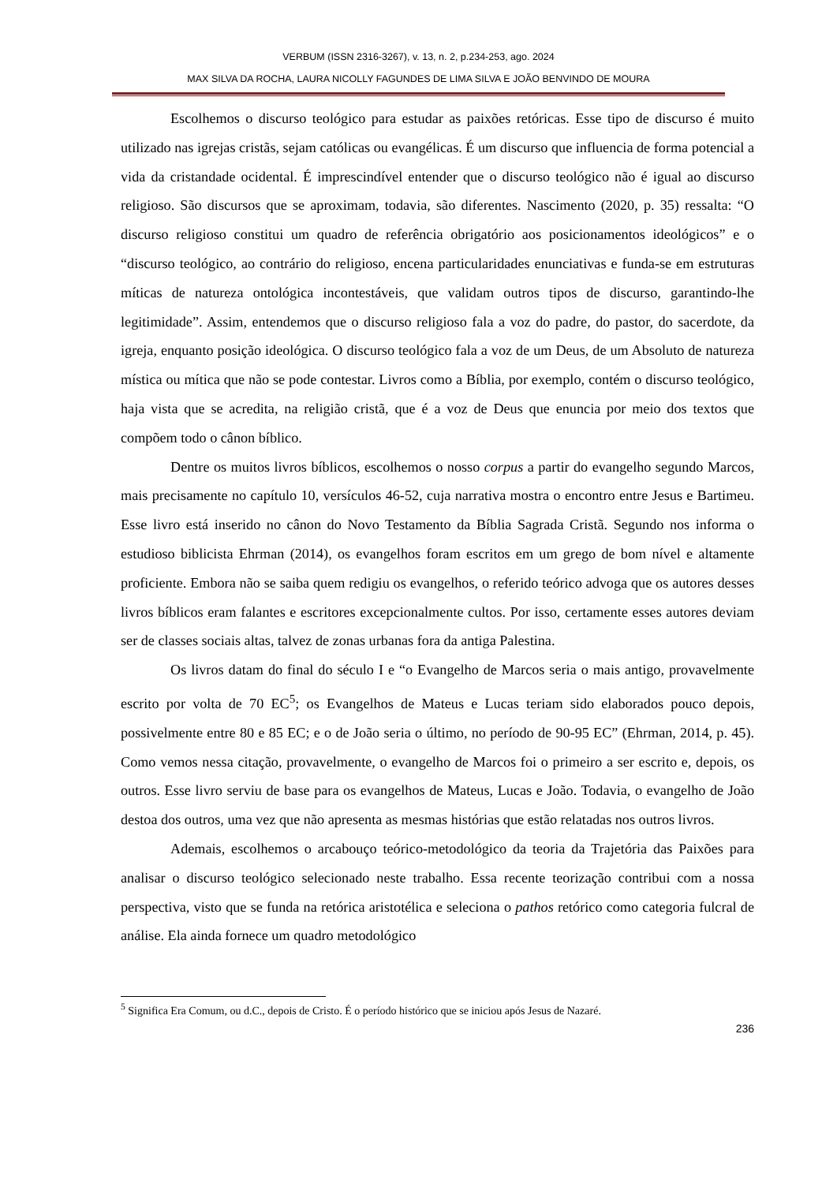VERBUM (ISSN 2316-3267), v. 13, n. 2, p.234-253, ago. 2024
MAX SILVA DA ROCHA, LAURA NICOLLY FAGUNDES DE LIMA SILVA E JOÃO BENVINDO DE MOURA
Escolhemos o discurso teológico para estudar as paixões retóricas. Esse tipo de discurso é muito utilizado nas igrejas cristãs, sejam católicas ou evangélicas. É um discurso que influencia de forma potencial a vida da cristandade ocidental. É imprescindível entender que o discurso teológico não é igual ao discurso religioso. São discursos que se aproximam, todavia, são diferentes. Nascimento (2020, p. 35) ressalta: “O discurso religioso constitui um quadro de referência obrigatório aos posicionamentos ideológicos” e o “discurso teológico, ao contrário do religioso, encena particularidades enunciativas e funda-se em estruturas míticas de natureza ontológica incontestáveis, que validam outros tipos de discurso, garantindo-lhe legitimidade”. Assim, entendemos que o discurso religioso fala a voz do padre, do pastor, do sacerdote, da igreja, enquanto posição ideológica. O discurso teológico fala a voz de um Deus, de um Absoluto de natureza mística ou mítica que não se pode contestar. Livros como a Bíblia, por exemplo, contém o discurso teológico, haja vista que se acredita, na religião cristã, que é a voz de Deus que enuncia por meio dos textos que compõem todo o cânon bíblico.
Dentre os muitos livros bíblicos, escolhemos o nosso corpus a partir do evangelho segundo Marcos, mais precisamente no capítulo 10, versículos 46-52, cuja narrativa mostra o encontro entre Jesus e Bartimeu. Esse livro está inserido no cânon do Novo Testamento da Bíblia Sagrada Cristã. Segundo nos informa o estudioso biblicista Ehrman (2014), os evangelhos foram escritos em um grego de bom nível e altamente proficiente. Embora não se saiba quem redigiu os evangelhos, o referido teórico advoga que os autores desses livros bíblicos eram falantes e escritores excepcionalmente cultos. Por isso, certamente esses autores deviam ser de classes sociais altas, talvez de zonas urbanas fora da antiga Palestina.
Os livros datam do final do século I e “o Evangelho de Marcos seria o mais antigo, provavelmente escrito por volta de 70 EC<sup>5</sup>; os Evangelhos de Mateus e Lucas teriam sido elaborados pouco depois, possivelmente entre 80 e 85 EC; e o de João seria o último, no período de 90-95 EC” (Ehrman, 2014, p. 45). Como vemos nessa citação, provavelmente, o evangelho de Marcos foi o primeiro a ser escrito e, depois, os outros. Esse livro serviu de base para os evangelhos de Mateus, Lucas e João. Todavia, o evangelho de João destoa dos outros, uma vez que não apresenta as mesmas histórias que estão relatadas nos outros livros.
Ademais, escolhemos o arcabouço teórico-metodológico da teoria da Trajetória das Paixões para analisar o discurso teológico selecionado neste trabalho. Essa recente teorização contribui com a nossa perspectiva, visto que se funda na retórica aristotélica e seleciona o pathos retórico como categoria fulcral de análise. Ela ainda fornece um quadro metodológico
<sup>5</sup> Significa Era Comum, ou d.C., depois de Cristo. É o período histórico que se iniciou após Jesus de Nazaré.
236